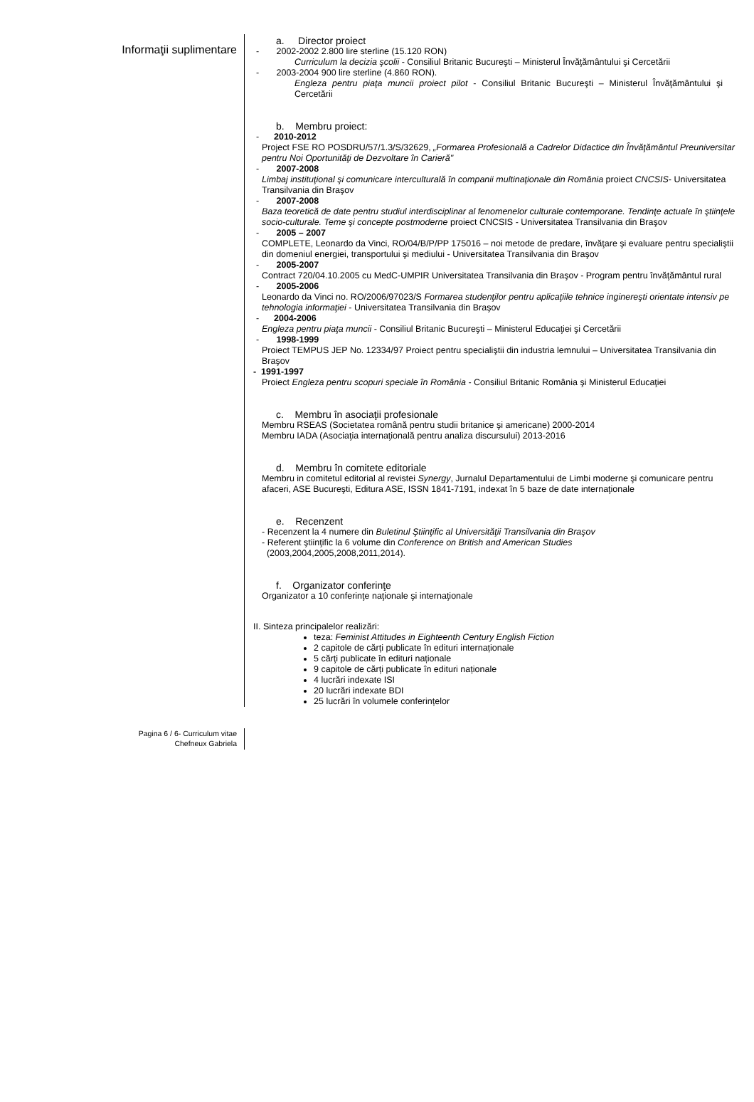Informaţii suplimentare
a. Director proiect
- 2002-2002 2.800 lire sterline (15.120 RON)
Curriculum la decizia şcolii - Consiliul Britanic Bucureşti – Ministerul Învăţământului şi Cercetării
- 2003-2004 900 lire sterline (4.860 RON).
Engleza pentru piaţa muncii proiect pilot - Consiliul Britanic Bucureşti – Ministerul Învăţământului şi Cercetării
b. Membru proiect:
- 2010-2012
Project FSE RO POSDRU/57/1.3/S/32629, „Formarea Profesională a Cadrelor Didactice din Învăţământul Preuniversitar pentru Noi Oportunităţi de Dezvoltare în Carieră"
- 2007-2008
Limbaj instituţional şi comunicare interculturală în companii multinaţionale din România proiect CNCSIS- Universitatea Transilvania din Braşov
- 2007-2008
Baza teoretică de date pentru studiul interdisciplinar al fenomenelor culturale contemporane. Tendinţe actuale în ştiinţele socio-culturale. Teme şi concepte postmoderne proiect CNCSIS - Universitatea Transilvania din Braşov
- 2005 – 2007
COMPLETE, Leonardo da Vinci, RO/04/B/P/PP 175016 – noi metode de predare, învăţare şi evaluare pentru specialiştii din domeniul energiei, transportului şi mediului - Universitatea Transilvania din Braşov
- 2005-2007
Contract 720/04.10.2005 cu MedC-UMPIR Universitatea Transilvania din Braşov - Program pentru învăţământul rural
- 2005-2006
Leonardo da Vinci no. RO/2006/97023/S Formarea studenţilor pentru aplicaţiile tehnice inginereşti orientate intensiv pe tehnologia informaţiei - Universitatea Transilvania din Braşov
- 2004-2006
Engleza pentru piaţa muncii - Consiliul Britanic Bucureşti – Ministerul Educaţiei şi Cercetării
- 1998-1999
Proiect TEMPUS JEP No. 12334/97 Proiect pentru specialiştii din industria lemnului – Universitatea Transilvania din Braşov
- 1991-1997
Proiect Engleza pentru scopuri speciale în România - Consiliul Britanic România şi Ministerul Educaţiei
c. Membru în asociaţii profesionale
Membru RSEAS (Societatea română pentru studii britanice şi americane) 2000-2014
Membru IADA (Asociaţia internaţională pentru analiza discursului) 2013-2016
d. Membru în comitete editoriale
Membru in comitetul editorial al revistei Synergy, Jurnalul Departamentului de Limbi moderne şi comunicare pentru afaceri, ASE Bucureşti, Editura ASE, ISSN 1841-7191, indexat în 5 baze de date internaţionale
e. Recenzent
- Recenzent la 4 numere din Buletinul Ştiinţific al Universităţii Transilvania din Braşov
- Referent ştiinţific la 6 volume din Conference on British and American Studies
(2003,2004,2005,2008,2011,2014).
f. Organizator conferinţe
Organizator a 10 conferinţe naţionale şi internaţionale
II. Sinteza principalelor realizări:
teza: Feminist Attitudes in Eighteenth Century English Fiction
2 capitole de cărți publicate în edituri internaționale
5 cărţi publicate în edituri naționale
9 capitole de cărți publicate în edituri naționale
4 lucrări indexate ISI
20 lucrări indexate BDI
25 lucrări în volumele conferințelor
Pagina 6 / 6- Curriculum vitae
Chefneux Gabriela